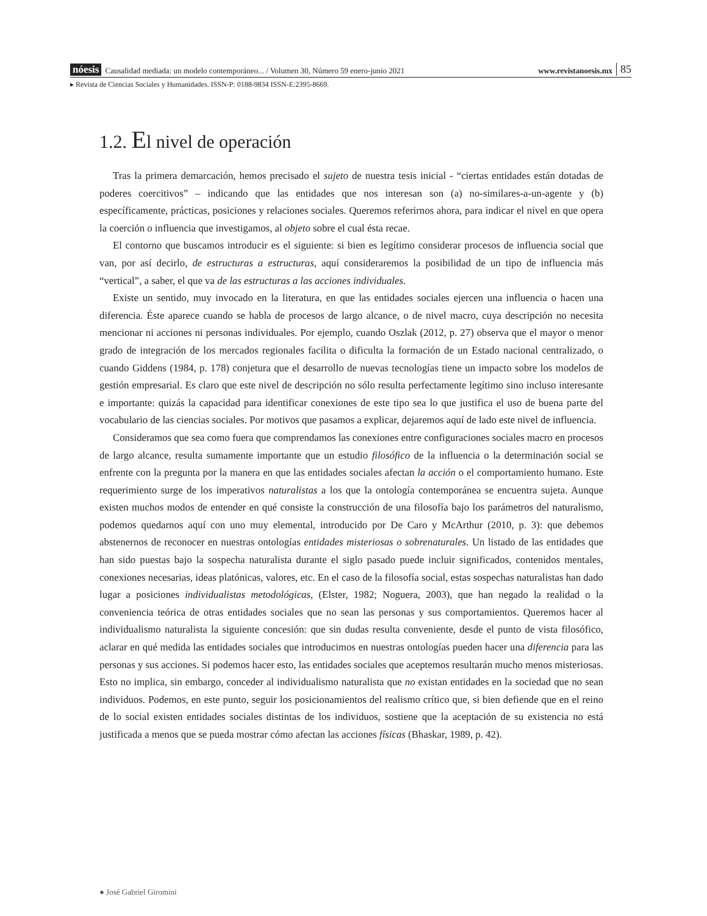nóesis Causalidad mediada: un modelo contemporáneo... / Volumen 30, Número 59 enero-junio 2021 www.revistanoesis.mx 85
▸ Revista de Ciencias Sociales y Humanidades. ISSN-P: 0188-9834 ISSN-E:2395-8669.
1.2. El nivel de operación
Tras la primera demarcación, hemos precisado el sujeto de nuestra tesis inicial - “ciertas entidades están dotadas de poderes coercitivos” – indicando que las entidades que nos interesan son (a) no-similares-a-un-agente y (b) específicamente, prácticas, posiciones y relaciones sociales. Queremos referirnos ahora, para indicar el nivel en que opera la coerción o influencia que investigamos, al objeto sobre el cual ésta recae.
El contorno que buscamos introducir es el siguiente: si bien es legítimo considerar procesos de influencia social que van, por así decirlo, de estructuras a estructuras, aquí consideraremos la posibilidad de un tipo de influencia más “vertical”, a saber, el que va de las estructuras a las acciones individuales.
Existe un sentido, muy invocado en la literatura, en que las entidades sociales ejercen una influencia o hacen una diferencia. Éste aparece cuando se habla de procesos de largo alcance, o de nivel macro, cuya descripción no necesita mencionar ni acciones ni personas individuales. Por ejemplo, cuando Oszlak (2012, p. 27) observa que el mayor o menor grado de integración de los mercados regionales facilita o dificulta la formación de un Estado nacional centralizado, o cuando Giddens (1984, p. 178) conjetura que el desarrollo de nuevas tecnologías tiene un impacto sobre los modelos de gestión empresarial. Es claro que este nivel de descripción no sólo resulta perfectamente legítimo sino incluso interesante e importante: quizás la capacidad para identificar conexiones de este tipo sea lo que justifica el uso de buena parte del vocabulario de las ciencias sociales. Por motivos que pasamos a explicar, dejaremos aquí de lado este nivel de influencia.
Consideramos que sea como fuera que comprendamos las conexiones entre configuraciones sociales macro en procesos de largo alcance, resulta sumamente importante que un estudio filosófico de la influencia o la determinación social se enfrente con la pregunta por la manera en que las entidades sociales afectan la acción o el comportamiento humano. Este requerimiento surge de los imperativos naturalistas a los que la ontología contemporánea se encuentra sujeta. Aunque existen muchos modos de entender en qué consiste la construcción de una filosofía bajo los parámetros del naturalismo, podemos quedarnos aquí con uno muy elemental, introducido por De Caro y McArthur (2010, p. 3): que debemos abstenernos de reconocer en nuestras ontologías entidades misteriosas o sobrenaturales. Un listado de las entidades que han sido puestas bajo la sospecha naturalista durante el siglo pasado puede incluir significados, contenidos mentales, conexiones necesarias, ideas platónicas, valores, etc. En el caso de la filosofía social, estas sospechas naturalistas han dado lugar a posiciones individualistas metodológicas, (Elster, 1982; Noguera, 2003), que han negado la realidad o la conveniencia teórica de otras entidades sociales que no sean las personas y sus comportamientos. Queremos hacer al individualismo naturalista la siguiente concesión: que sin dudas resulta conveniente, desde el punto de vista filosófico, aclarar en qué medida las entidades sociales que introducimos en nuestras ontologías pueden hacer una diferencia para las personas y sus acciones. Si podemos hacer esto, las entidades sociales que aceptemos resultarán mucho menos misteriosas. Esto no implica, sin embargo, conceder al individualismo naturalista que no existan entidades en la sociedad que no sean individuos. Podemos, en este punto, seguir los posicionamientos del realismo crítico que, si bien defiende que en el reino de lo social existen entidades sociales distintas de los individuos, sostiene que la aceptación de su existencia no está justificada a menos que se pueda mostrar cómo afectan las acciones físicas (Bhaskar, 1989, p. 42).
● José Gabriel Giromini